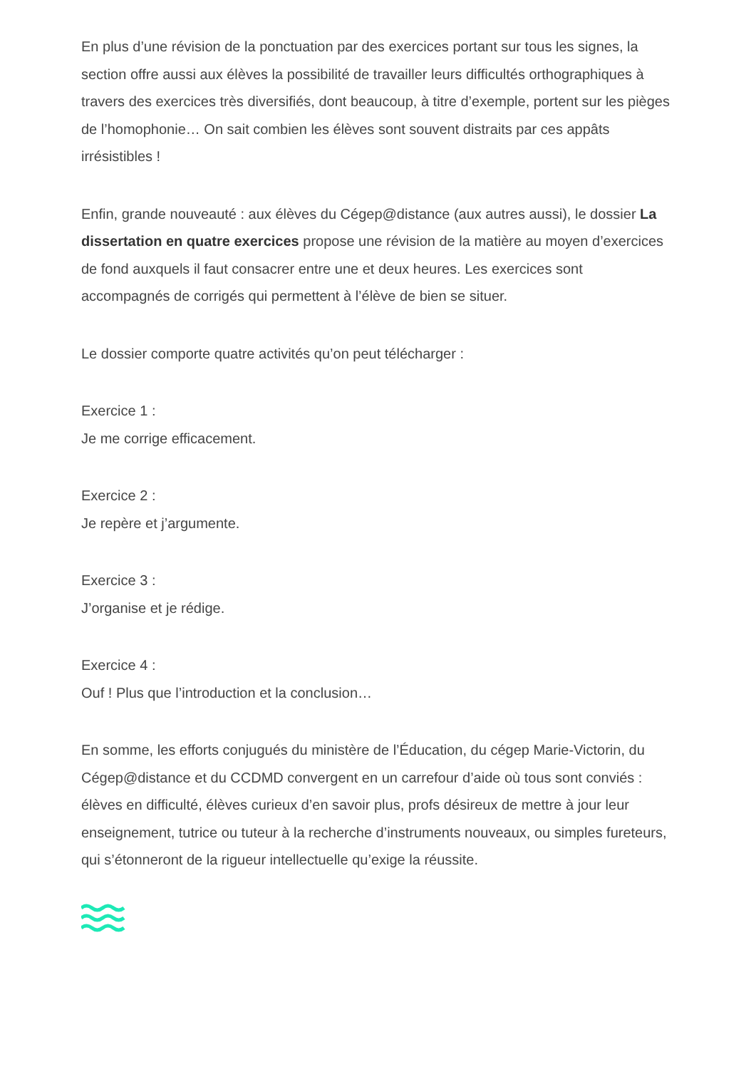En plus d’une révision de la ponctuation par des exercices portant sur tous les signes, la section offre aussi aux élèves la possibilité de travailler leurs difficultés orthographiques à travers des exercices très diversifiés, dont beaucoup, à titre d’exemple, portent sur les pièges de l’homophonie… On sait combien les élèves sont souvent distraits par ces appâts irrésistibles !
Enfin, grande nouveauté : aux élèves du Cégep@distance (aux autres aussi), le dossier La dissertation en quatre exercices propose une révision de la matière au moyen d’exercices de fond auxquels il faut consacrer entre une et deux heures. Les exercices sont accompagnés de corrigés qui permettent à l’élève de bien se situer.
Le dossier comporte quatre activités qu’on peut télécharger :
Exercice 1 :
Je me corrige efficacement.
Exercice 2 :
Je repère et j’argumente.
Exercice 3 :
J’organise et je rédige.
Exercice 4 :
Ouf ! Plus que l’introduction et la conclusion…
En somme, les efforts conjugués du ministère de l’Éducation, du cégep Marie-Victorin, du Cégep@distance et du CCDMD convergent en un carrefour d’aide où tous sont conviés : élèves en difficulté, élèves curieux d’en savoir plus, profs désireux de mettre à jour leur enseignement, tutrice ou tuteur à la recherche d’instruments nouveaux, ou simples fureteurs, qui s’étonneront de la rigueur intellectuelle qu’exige la réussite.